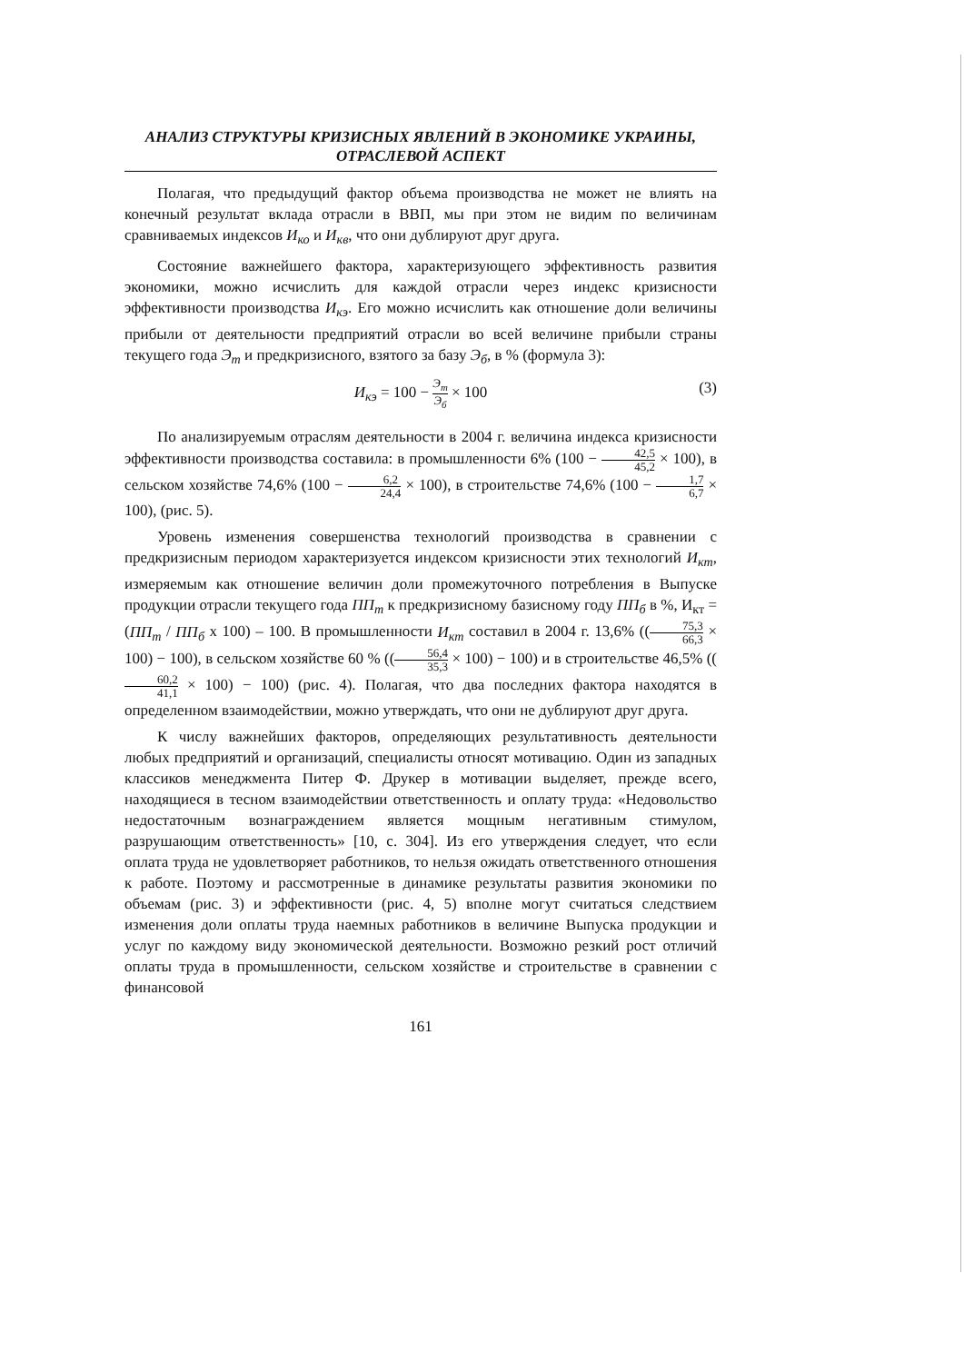АНАЛИЗ СТРУКТУРЫ КРИЗИСНЫХ ЯВЛЕНИЙ В ЭКОНОМИКЕ УКРАИНЫ,
ОТРАСЛЕВОЙ АСПЕКТ
Полагая, что предыдущий фактор объема производства не может не влиять на конечный результат вклада отрасли в ВВП, мы при этом не видим по величинам сравниваемых индексов И<sub>ко</sub> и И<sub>кв</sub>, что они дублируют друг друга.
Состояние важнейшего фактора, характеризующего эффективность развития экономики, можно исчислить для каждой отрасли через индекс кризисности эффективности производства И<sub>кэ</sub>. Его можно исчислить как отношение доли величины прибыли от деятельности предприятий отрасли во всей величине прибыли страны текущего года Э<sub>т</sub> и предкризисного, взятого за базу Э<sub>б</sub>, в % (формула 3):
И<sub>кэ</sub> = 100 − Э<sub>т</sub> Э<sub>б</sub> × 100
(3)
По анализируемым отраслям деятельности в 2004 г. величина индекса кризисности эффективности производства составила: в промышленности 6% (100 − 42,5 45,2 × 100), в сельском хозяйстве 74,6% (100 − 6,2 24,4 × 100), в строительстве 74,6% (100 − 1,7 6,7 × 100), (рис. 5).
Уровень изменения совершенства технологий производства в сравнении с предкризисным периодом характеризуется индексом кризисности этих технологий И<sub>кт</sub>, измеряемым как отношение величин доли промежуточного потребления в Выпуске продукции отрасли текущего года ПП<sub>т</sub> к предкризисному базисному году ПП<sub>б</sub> в %, И<sub>кт</sub> = (ПП<sub>т</sub> / ПП<sub>б</sub> х 100) – 100. В промышленности И<sub>кт</sub> составил в 2004 г. 13,6% ((75,3 66,3 × 100) − 100), в сельском хозяйстве 60 % ((56,4 35,3 × 100) − 100) и в строительстве 46,5% ((60,2 41,1 × 100) − 100) (рис. 4). Полагая, что два последних фактора находятся в определенном взаимодействии, можно утверждать, что они не дублируют друг друга.
К числу важнейших факторов, определяющих результативность деятельности любых предприятий и организаций, специалисты относят мотивацию. Один из западных классиков менеджмента Питер Ф. Друкер в мотивации выделяет, прежде всего, находящиеся в тесном взаимодействии ответственность и оплату труда: «Недовольство недостаточным вознаграждением является мощным негативным стимулом, разрушающим ответственность» [10, с. 304]. Из его утверждения следует, что если оплата труда не удовлетворяет работников, то нельзя ожидать ответственного отношения к работе. Поэтому и рассмотренные в динамике результаты развития экономики по объемам (рис. 3) и эффективности (рис. 4, 5) вполне могут считаться следствием изменения доли оплаты труда наемных работников в величине Выпуска продукции и услуг по каждому виду экономической деятельности. Возможно резкий рост отличий оплаты труда в промышленности, сельском хозяйстве и строительстве в сравнении с финансовой
161